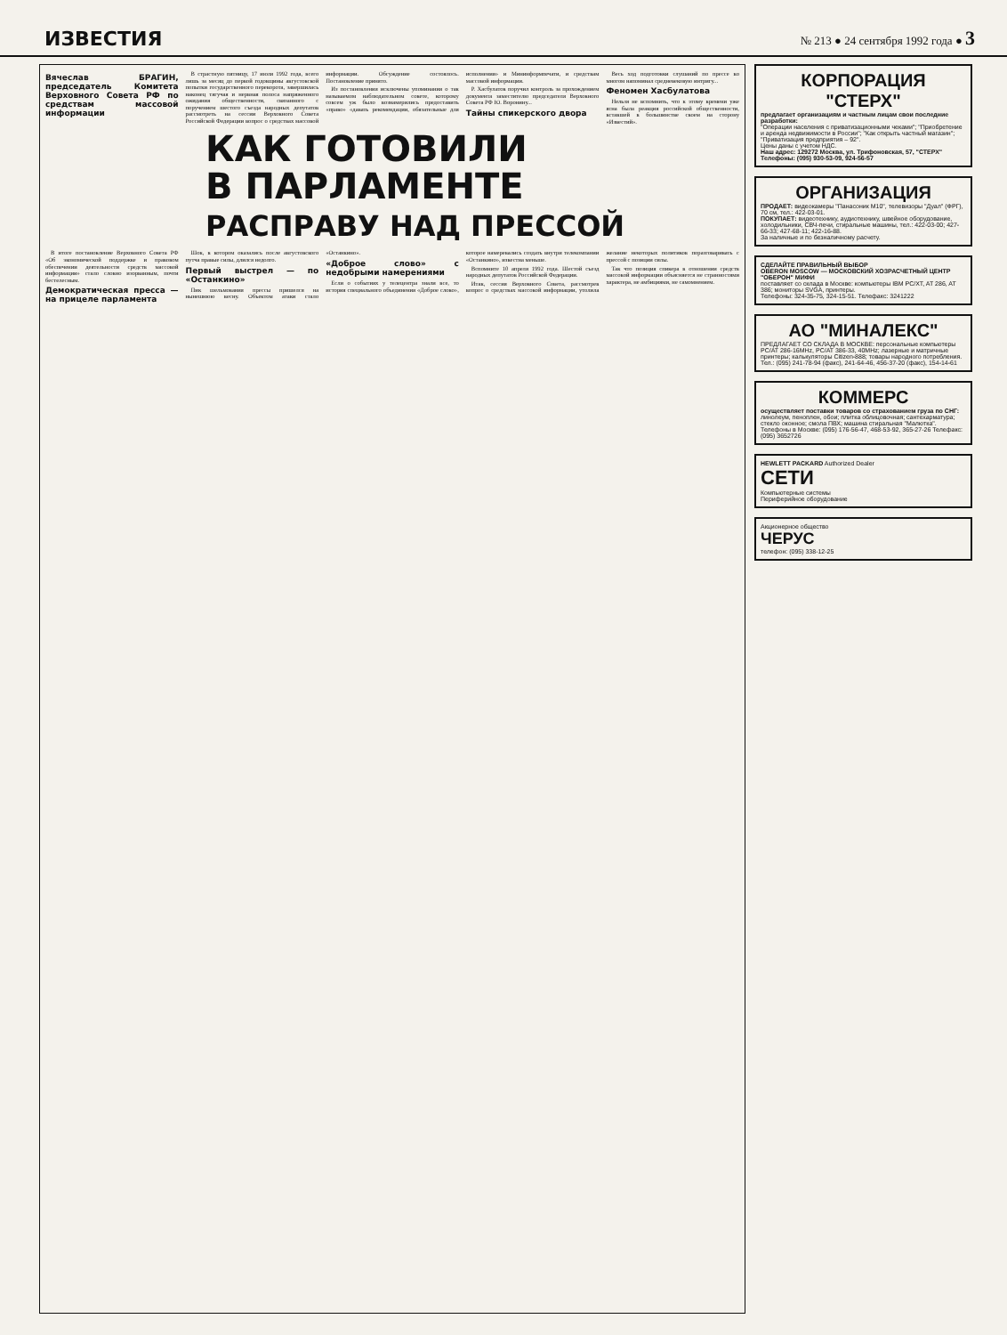ИЗВЕСТИЯ № 213 ● 24 сентября 1992 года ● 3
Вячеслав БРАГИН, председатель Комитета Верховного Совета РФ по средствам массовой информации
В страстную пятницу, 17 июля 1992 года, всего лишь за месяц до первой годовщины августовской попытки государственного переворота, завершилась наконец тягучая и нервная полоса напряженного ожидания общественности, связанного с поручением шестого съезда народных депутатов рассмотреть на сессии Верховного Совета Российской Федерации вопрос о средствах массовой информации. Обсуждение состоялось. Постановление принято.
Из постановления исключены упоминания о так называемом наблюдательном совете, которому совсем уж было вознамерились предоставить «право» «давать рекомендации, обязательные для исполнения» и Мининформпечати, и средствам массовой информации.
Р. Хасбулатов поручил контроль за прохождением документа заместителю председателя Верховного Совета РФ Ю. Воронину...
Тайны спикерского двора
Весь ход подготовки слушаний по прессе во многом напоминал средневековую интригу...
Феномен Хасбулатова
Нельзя не вспомнить, что к этому времени уже ясна была реакция российской общественности, вставшей в большинстве своем на сторону «Известий».
КАК ГОТОВИЛИ
В ПАРЛАМЕНТЕ
РАСПРАВУ НАД ПРЕССОЙ
В итоге постановление Верховного Совета РФ «Об экономической поддержке и правовом обеспечении деятельности средств массовой информации» стало словно изорванным, почти бестелесным.
Демократическая пресса — на прицеле парламента
Шок, в котором оказались после августовского путча правые силы, длился недолго.
Первый выстрел — по «Останкино»
Пик шельмования прессы пришелся на нынешнюю весну. Объектом атаки стало «Останкино».
«Доброе слово» с недобрыми намерениями
Если о событиях у телецентра знали все, то история специального объединения «Доброе слово», которое намеревались создать внутри телекомпании «Останкино», известна меньше.
Вспомните 10 апреля 1992 года. Шестой съезд народных депутатов Российской Федерации.
Итак, сессия Верховного Совета, рассмотрев вопрос о средствах массовой информации, утолила желание некоторых политиков поразговаривать с прессой с позиции силы.
Так что позиция спикера в отношении средств массовой информации объясняется не странностями характера, не амбициями, не самомнением.
КОРПОРАЦИЯ
"СТЕРХ"
предлагает организациям и частным лицам свои последние разработки:
"Операции населения с приватизационными чеками"; "Приобретение и аренда недвижимости в России"; "Как открыть частный магазин"; "Приватизация предприятия – 92".
Цены даны с учетом НДС.
Наш адрес: 129272 Москва, ул. Трифоновская, 57, "СТЕРХ"
Телефоны: (095) 930-53-09, 924-56-57
ОРГАНИЗАЦИЯ
ПРОДАЕТ: видеокамеры "Панасоник М10", телевизоры "Дуал" (ФРГ), 70 см, тел.: 422-03-01.
ПОКУПАЕТ: видеотехнику, аудиотехнику, швейное оборудование, холодильники, СВЧ-печи, стиральные машины, тел.: 422-03-00; 427-66-33; 427-68-11; 422-16-88.
За наличные и по безналичному расчету.
СДЕЛАЙТЕ ПРАВИЛЬНЫЙ ВЫБОР
OBERON MOSCOW — МОСКОВСКИЙ ХОЗРАСЧЕТНЫЙ ЦЕНТР "ОБЕРОН" МИФИ
поставляет со склада в Москве: компьютеры IBM PC/XT, AT 286, AT 386; мониторы SVGA, принтеры.
Телефоны: 324-35-75, 324-15-51. Телефакс: 3241222
АО "МИНАЛЕКС"
ПРЕДЛАГАЕТ СО СКЛАДА В МОСКВЕ: персональные компьютеры PC/AT 286-16MHz, PC/AT 386-33, 40MHz; лазерные и матричные принтеры; калькуляторы Citizen-888; товары народного потребления.
Тел.: (095) 241-78-94 (факс), 241-64-46, 456-37-20 (факс), 154-14-61
КОММЕРС
осуществляет поставки товаров со страхованием груза по СНГ: линолеум, пеноплен, обои; плитка облицовочная; сантехарматура; стекло оконное; смола ПВХ; машина стиральная "Малютка".
Телефоны в Москве: (095) 176-56-47, 468-53-92, 365-27-26 Телефакс: (095) 3652726
HEWLETT PACKARD Authorized Dealer
СЕТИ
Компьютерные системы
Периферийное оборудование
Акционерное общество
ЧЕРУС
телефон: (095) 338-12-25